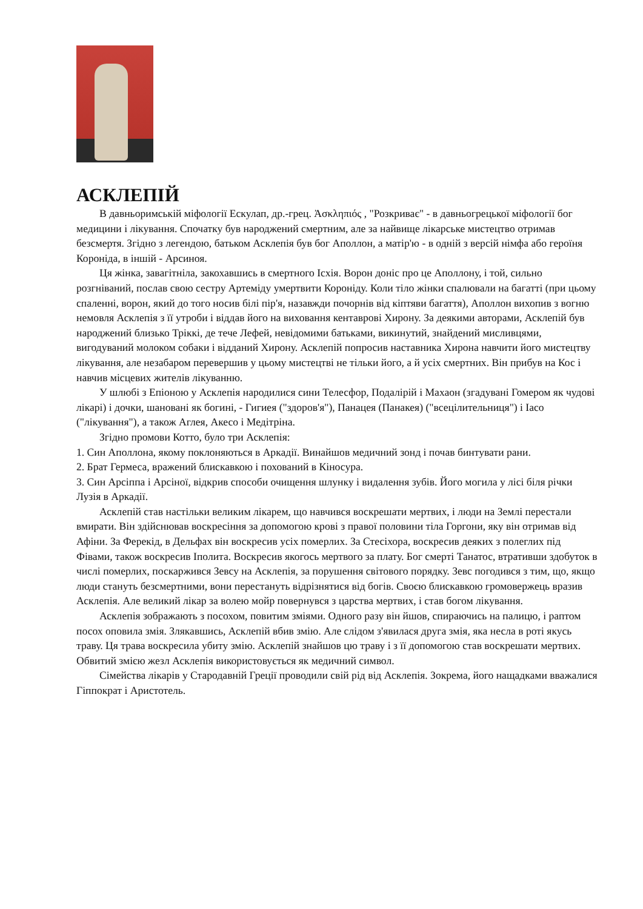АСКЛЕПІЙ
В давньоримській міфології Ескулап, др.-грец. Ἀσκληπιός , "Розкриває" - в давньогрецької міфології бог медицини і лікування. Спочатку був народжений смертним, але за найвище лікарське мистецтво отримав безсмертя. Згідно з легендою, батьком Асклепія був бог Аполлон, а матір'ю - в одній з версій німфа або героїня Короніда, в іншій - Арсиноя.
Ця жінка, завагітніла, закохавшись в смертного Ісхія. Ворон доніс про це Аполлону, і той, сильно розгніваний, послав свою сестру Артеміду умертвити Короніду. Коли тіло жінки спалювали на багатті (при цьому спаленні, ворон, який до того носив білі пір'я, назавжди почорнів від кіптяви багаття), Аполлон вихопив з вогню немовля Асклепія з її утроби і віддав його на виховання кентаврові Хирону. За деякими авторами, Асклепій був народжений близько Тріккі, де тече Лефей, невідомими батьками, викинутий, знайдений мисливцями, вигодуваний молоком собаки і відданий Хирону. Асклепій попросив наставника Хирона навчити його мистецтву лікування, але незабаром перевершив у цьому мистецтві не тільки його, а й усіх смертних. Він прибув на Кос і навчив місцевих жителів лікуванню.
У шлюбі з Епіоною у Асклепія народилися сини Телесфор, Подалірій і Махаон (згадувані Гомером як чудові лікарі) і дочки, шановані як богині, - Гигиея ("здоров'я"), Панацея (Панакея) ("всецілительниця") і Іасо ("лікування"), а також Аглея, Акесо і Медітріна.
Згідно промови Котто, було три Асклепія:
1. Син Аполлона, якому поклоняються в Аркадії. Винайшов медичний зонд і почав бинтувати рани.
2. Брат Гермеса, вражений блискавкою і похований в Кіносура.
3. Син Арсіппа і Арсіної, відкрив способи очищення шлунку і видалення зубів. Його могила у лісі біля річки Лузія в Аркадії.
Асклепій став настільки великим лікарем, що навчився воскрешати мертвих, і люди на Землі перестали вмирати. Він здійснював воскресіння за допомогою крові з правої половини тіла Горгони, яку він отримав від Афіни. За Ферекід, в Дельфах він воскресив усіх померлих. За Стесіхора, воскресив деяких з полеглих під Фівами, також воскресив Іполита. Воскресив якогось мертвого за плату. Бог смерті Танатос, втративши здобуток в числі померлих, поскаржився Зевсу на Асклепія, за порушення світового порядку. Зевс погодився з тим, що, якщо люди стануть безсмертними, вони перестануть відрізнятися від богів. Своєю блискавкою громовержець вразив Асклепія. Але великий лікар за волею мойр повернувся з царства мертвих, і став богом лікування.
Асклепія зображають з посохом, повитим зміями. Одного разу він йшов, спираючись на палицю, і раптом посох оповила змія. Злякавшись, Асклепій вбив змію. Але слідом з'явилася друга змія, яка несла в роті якусь траву. Ця трава воскресила убиту змію. Асклепій знайшов цю траву і з її допомогою став воскрешати мертвих. Обвитий змією жезл Асклепія використовується як медичний символ.
Сімейства лікарів у Стародавній Греції проводили свій рід від Асклепія. Зокрема, його нащадками вважалися Гіппократ і Аристотель.